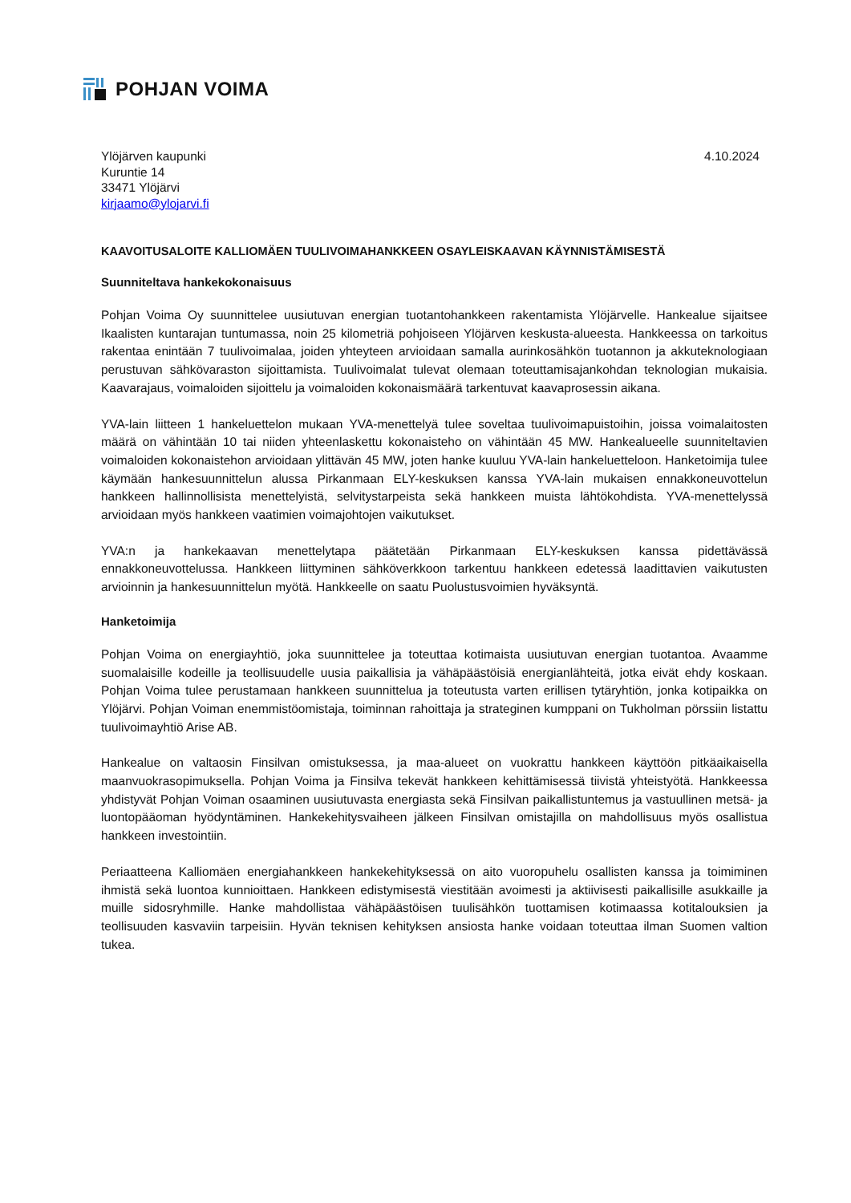POHJAN VOIMA
Ylöjärven kaupunki
Kuruntie 14
33471 Ylöjärvi
kirjaamo@ylojarvi.fi
4.10.2024
KAAVOITUSALOITE KALLIOMÄEN TUULIVOIMAHANKKEEN OSAYLEISKAAVAN KÄYNNISTÄMISESTÄ
Suunniteltava hankekokonaisuus
Pohjan Voima Oy suunnittelee uusiutuvan energian tuotantohankkeen rakentamista Ylöjärvelle. Hankealue sijaitsee Ikaalisten kuntarajan tuntumassa, noin 25 kilometriä pohjoiseen Ylöjärven keskusta-alueesta. Hankkeessa on tarkoitus rakentaa enintään 7 tuulivoimalaa, joiden yhteyteen arvioidaan samalla aurinkosähkön tuotannon ja akkuteknologiaan perustuvan sähkövaraston sijoittamista. Tuulivoimalat tulevat olemaan toteuttamisajankohdan teknologian mukaisia. Kaavarajaus, voimaloiden sijoittelu ja voimaloiden kokonaismäärä tarkentuvat kaavaprosessin aikana.
YVA-lain liitteen 1 hankeluettelon mukaan YVA-menettelyä tulee soveltaa tuulivoimapuistoihin, joissa voimalaitosten määrä on vähintään 10 tai niiden yhteenlaskettu kokonaisteho on vähintään 45 MW. Hankealueelle suunniteltavien voimaloiden kokonaistehon arvioidaan ylittävän 45 MW, joten hanke kuuluu YVA-lain hankeluetteloon. Hanketoimija tulee käymään hankesuunnittelun alussa Pirkanmaan ELY-keskuksen kanssa YVA-lain mukaisen ennakkoneuvottelun hankkeen hallinnollisista menettelyistä, selvitystarpeista sekä hankkeen muista lähtökohdista. YVA-menettelyssä arvioidaan myös hankkeen vaatimien voimajohtojen vaikutukset.
YVA:n ja hankekaavan menettelytapa päätetään Pirkanmaan ELY-keskuksen kanssa pidettävässä ennakkoneuvottelussa. Hankkeen liittyminen sähköverkkoon tarkentuu hankkeen edetessä laadittavien vaikutusten arvioinnin ja hankesuunnittelun myötä. Hankkeelle on saatu Puolustusvoimien hyväksyntä.
Hanketoimija
Pohjan Voima on energiayhtiö, joka suunnittelee ja toteuttaa kotimaista uusiutuvan energian tuotantoa. Avaamme suomalaisille kodeille ja teollisuudelle uusia paikallisia ja vähäpäästöisiä energianlähteitä, jotka eivät ehdy koskaan. Pohjan Voima tulee perustamaan hankkeen suunnittelua ja toteutusta varten erillisen tytäryhtiön, jonka kotipaikka on Ylöjärvi. Pohjan Voiman enemmistöomistaja, toiminnan rahoittaja ja strateginen kumppani on Tukholman pörssiin listattu tuulivoimayhtiö Arise AB.
Hankealue on valtaosin Finsilvan omistuksessa, ja maa-alueet on vuokrattu hankkeen käyttöön pitkäaikaisella maanvuokrasopimuksella. Pohjan Voima ja Finsilva tekevät hankkeen kehittämisessä tiivistä yhteistyötä. Hankkeessa yhdistyvät Pohjan Voiman osaaminen uusiutuvasta energiasta sekä Finsilvan paikallistuntemus ja vastuullinen metsä- ja luontopääoman hyödyntäminen. Hankekehitysvaiheen jälkeen Finsilvan omistajilla on mahdollisuus myös osallistua hankkeen investointiin.
Periaatteena Kalliomäen energiahankkeen hankekehityksessä on aito vuoropuhelu osallisten kanssa ja toimiminen ihmistä sekä luontoa kunnioittaen. Hankkeen edistymisestä viestitään avoimesti ja aktiivisesti paikallisille asukkaille ja muille sidosryhmille. Hanke mahdollistaa vähäpäästöisen tuulisähkön tuottamisen kotimaassa kotitalouksien ja teollisuuden kasvaviin tarpeisiin. Hyvän teknisen kehityksen ansiosta hanke voidaan toteuttaa ilman Suomen valtion tukea.